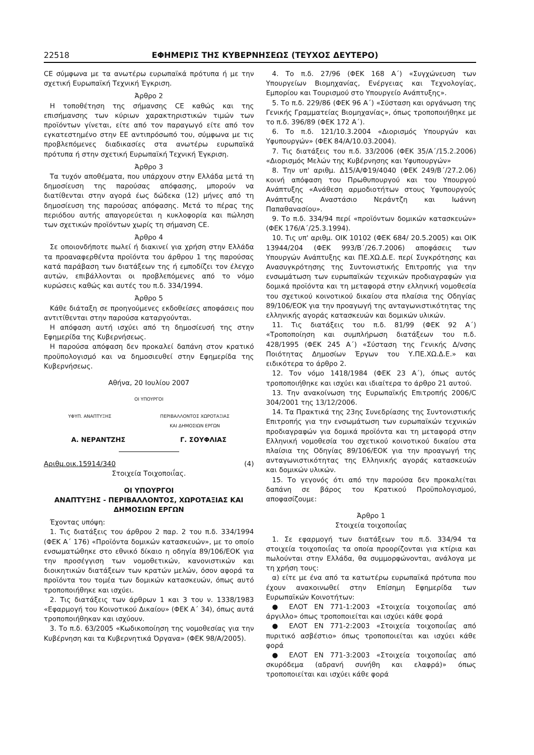22518 ΕΦΗΜΕΡΙΣ ΤΗΣ ΚΥΒΕΡΝΗΣΕΩΣ (ΤΕΥΧΟΣ ΔΕΥΤΕΡΟ)
CE σύμφωνα με τα ανωτέρω ευρωπαϊκά πρότυπα ή με την σχετική Ευρωπαϊκή Τεχνική Έγκριση.
Άρθρο 2
Η τοποθέτηση της σήμανσης CE καθώς και της επισήμανσης των κύριων χαρακτηριστικών τιμών των προϊόντων γίνεται, είτε από τον παραγωγό είτε από τον εγκατεστημένο στην ΕΕ αντιπρόσωπό του, σύμφωνα με τις προβλεπόμενες διαδικασίες στα ανωτέρω ευρωπαϊκά πρότυπα ή στην σχετική Ευρωπαϊκή Τεχνική Έγκριση.
Άρθρο 3
Τα τυχόν αποθέματα, που υπάρχουν στην Ελλάδα μετά τη δημοσίευση της παρούσας απόφασης, μπορούν να διατίθενται στην αγορά έως δώδεκα (12) μήνες από τη δημοσίευση της παρούσας απόφασης. Μετά το πέρας της περιόδου αυτής απαγορεύεται η κυκλοφορία και πώληση των σχετικών προϊόντων χωρίς τη σήμανση CE.
Άρθρο 4
Σε οποιονδήποτε πωλεί ή διακινεί για χρήση στην Ελλάδα τα προαναφερθέντα προϊόντα του άρθρου 1 της παρούσας κατά παράβαση των διατάξεων της ή εμποδίζει τον έλεγχο αυτών, επιβάλλονται οι προβλεπόμενες από το νόμο κυρώσεις καθώς και αυτές του π.δ. 334/1994.
Άρθρο 5
Κάθε διάταξη σε προηγούμενες εκδοθείσες αποφάσεις που αντιτίθενται στην παρούσα καταργούνται.
Η απόφαση αυτή ισχύει από τη δημοσίευσή της στην Εφημερίδα της Κυβερνήσεως.
Η παρούσα απόφαση δεν προκαλεί δαπάνη στον κρατικό προϋπολογισμό και να δημοσιευθεί στην Εφημερίδα της Κυβερνήσεως.
Αθήνα, 20 Ιουλίου 2007
ΟΙ ΥΠΟΥΡΓΟΙ
ΥΦΥΠ. ΑΝΑΠΤΥΞΗΣ ΠΕΡΙΒΑΛΛΟΝΤΟΣ ΧΩΡΟΤΑΞΙΑΣ
ΚΑΙ ΔΗΜΟΣΙΩΝ ΕΡΓΩΝ
Α. ΝΕΡΑΝΤΖΗΣ Γ. ΣΟΥΦΛΙΑΣ
Αριθμ.οικ.15914/340 (4)
Στοιχεία Τοιχοποιΐας.
ΟΙ ΥΠΟΥΡΓΟΙ
ΑΝΑΠΤΥΞΗΣ - ΠΕΡΙΒΑΛΛΟΝΤΟΣ, ΧΩΡΟΤΑΞΙΑΣ ΚΑΙ ΔΗΜΟΣΙΩΝ ΕΡΓΩΝ
Έχοντας υπόψη:
1. Τις διατάξεις του άρθρου 2 παρ. 2 του π.δ. 334/1994 (ΦΕΚ Α΄ 176) «Προϊόντα δομικών κατασκευών», με το οποίο ενσωματώθηκε στο εθνικό δίκαιο η οδηγία 89/106/ΕΟΚ για την προσέγγιση των νομοθετικών, κανονιστικών και διοικητικών διατάξεων των κρατών μελών, όσον αφορά τα προϊόντα του τομέα των δομικών κατασκευών, όπως αυτό τροποποιήθηκε και ισχύει.
2. Τις διατάξεις των άρθρων 1 και 3 του ν. 1338/1983 «Εφαρμογή του Κοινοτικού Δικαίου» (ΦΕΚ Α΄ 34), όπως αυτά τροποποιήθηκαν και ισχύουν.
3. Το π.δ. 63/2005 «Κωδικοποίηση της νομοθεσίας για την Κυβέρνηση και τα Κυβερνητικά Όργανα» (ΦΕΚ 98/Α/2005).
4. Το π.δ. 27/96 (ΦΕΚ 168 Α΄) «Συγχώνευση των Υπουργείων Βιομηχανίας, Ενέργειας και Τεχνολογίας, Εμπορίου και Τουρισμού στο Υπουργείο Ανάπτυξης».
5. Το π.δ. 229/86 (ΦΕΚ 96 Α΄) «Σύσταση και οργάνωση της Γενικής Γραμματείας Βιομηχανίας», όπως τροποποιήθηκε με το π.δ. 396/89 (ΦΕΚ 172 Α΄).
6. Το π.δ. 121/10.3.2004 «Διορισμός Υπουργών και Υφυπουργών» (ΦΕΚ 84/Α/10.03.2004).
7. Τις διατάξεις του π.δ. 33/2006 (ΦΕΚ 35/Α΄/15.2.2006) «Διορισμός Μελών της Κυβέρνησης και Υφυπουργών»
8. Την υπ' αριθμ. Δ15/Α/Φ19/4040 (ΦΕΚ 249/Β΄/27.2.06) κοινή απόφαση του Πρωθυπουργού και του Υπουργού Ανάπτυξης «Ανάθεση αρμοδιοτήτων στους Υφυπουργούς Ανάπτυξης Αναστάσιο Νεράντζη και Ιωάννη Παπαθανασίου».
9. Το π.δ. 334/94 περί «προϊόντων δομικών κατασκευών» (ΦΕΚ 176/Α΄/25.3.1994).
10. Τις υπ' αριθμ. ΟΙΚ 10102 (ΦΕΚ 684/ 20.5.2005) και ΟΙΚ 13944/204 (ΦΕΚ 993/Β΄/26.7.2006) αποφάσεις των Υπουργών Ανάπτυξης και ΠΕ.ΧΩ.Δ.Ε. περί Συγκρότησης και Ανασυγκρότησης της Συντονιστικής Επιτροπής για την ενσωμάτωση των ευρωπαϊκών τεχνικών προδιαγραφών για δομικά προϊόντα και τη μεταφορά στην ελληνική νομοθεσία του σχετικού κοινοτικού δικαίου στα πλαίσια της Οδηγίας 89/106/ΕΟΚ για την προαγωγή της ανταγωνιστικότητας της ελληνικής αγοράς κατασκευών και δομικών υλικών.
11. Τις διατάξεις του π.δ. 81/99 (ΦΕΚ 92 Α΄) «Τροποποίηση και συμπλήρωση διατάξεων του π.δ. 428/1995 (ΦΕΚ 245 Α΄) «Σύσταση της Γενικής Δ/νσης Ποιότητας Δημοσίων Έργων του Υ.ΠΕ.ΧΩ.Δ.Ε.» και ειδικότερα το άρθρο 2.
12. Τον νόμο 1418/1984 (ΦΕΚ 23 Α΄), όπως αυτός τροποποιήθηκε και ισχύει και ιδιαίτερα το άρθρο 21 αυτού.
13. Την ανακοίνωση της Ευρωπαϊκής Επιτροπής 2006/C 304/2001 της 13/12/2006.
14. Τα Πρακτικά της 23ης Συνεδρίασης της Συντονιστικής Επιτροπής για την ενσωμάτωση των ευρωπαϊκών τεχνικών προδιαγραφών για δομικά προϊόντα και τη μεταφορά στην Ελληνική νομοθεσία του σχετικού κοινοτικού δικαίου στα πλαίσια της Οδηγίας 89/106/ΕΟΚ για την προαγωγή της ανταγωνιστικότητας της Ελληνικής αγοράς κατασκευών και δομικών υλικών.
15. Το γεγονός ότι από την παρούσα δεν προκαλείται δαπάνη σε βάρος του Κρατικού Προϋπολογισμού, αποφασίζουμε:
Άρθρο 1
Στοιχεία τοιχοποιΐας
1. Σε εφαρμογή των διατάξεων του π.δ. 334/94 τα στοιχεία τοιχοποιΐας τα οποία προορίζονται για κτίρια και πωλούνται στην Ελλάδα, θα συμμορφώνονται, ανάλογα με τη χρήση τους:
α) είτε με ένα από τα κατωτέρω ευρωπαϊκά πρότυπα που έχουν ανακοινωθεί στην Επίσημη Εφημερίδα των Ευρωπαϊκών Κοινοτήτων:
● ΕΛΟΤ ΕΝ 771-1:2003 «Στοιχεία τοιχοποιΐας από άργιλλο» όπως τροποποιείται και ισχύει κάθε φορά
● ΕΛΟΤ ΕΝ 771-2:2003 «Στοιχεία τοιχοποιΐας από πυριτικό ασβέστιο» όπως τροποποιείται και ισχύει κάθε φορά
● ΕΛΟΤ ΕΝ 771-3:2003 «Στοιχεία τοιχοποιΐας από σκυρόδεμα (αδρανή συνήθη και ελαφρά)» όπως τροποποιείται και ισχύει κάθε φορά